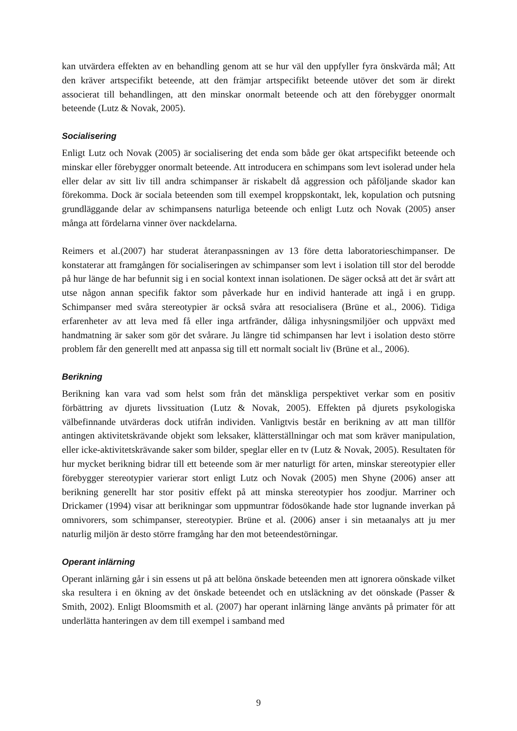kan utvärdera effekten av en behandling genom att se hur väl den uppfyller fyra önskvärda mål; Att den kräver artspecifikt beteende, att den främjar artspecifikt beteende utöver det som är direkt associerat till behandlingen, att den minskar onormalt beteende och att den förebygger onormalt beteende (Lutz & Novak, 2005).
Socialisering
Enligt Lutz och Novak (2005) är socialisering det enda som både ger ökat artspecifikt beteende och minskar eller förebygger onormalt beteende. Att introducera en schimpans som levt isolerad under hela eller delar av sitt liv till andra schimpanser är riskabelt då aggression och påföljande skador kan förekomma. Dock är sociala beteenden som till exempel kroppskontakt, lek, kopulation och putsning grundläggande delar av schimpansens naturliga beteende och enligt Lutz och Novak (2005) anser många att fördelarna vinner över nackdelarna.
Reimers et al.(2007) har studerat återanpassningen av 13 före detta laboratorieschimpanser. De konstaterar att framgången för socialiseringen av schimpanser som levt i isolation till stor del berodde på hur länge de har befunnit sig i en social kontext innan isolationen. De säger också att det är svårt att utse någon annan specifik faktor som påverkade hur en individ hanterade att ingå i en grupp. Schimpanser med svåra stereotypier är också svåra att resocialisera (Brüne et al., 2006). Tidiga erfarenheter av att leva med få eller inga artfränder, dåliga inhysningsmiljöer och uppväxt med handmatning är saker som gör det svårare. Ju längre tid schimpansen har levt i isolation desto större problem får den generellt med att anpassa sig till ett normalt socialt liv (Brüne et al., 2006).
Berikning
Berikning kan vara vad som helst som från det mänskliga perspektivet verkar som en positiv förbättring av djurets livssituation (Lutz & Novak, 2005). Effekten på djurets psykologiska välbefinnande utvärderas dock utifrån individen. Vanligtvis består en berikning av att man tillför antingen aktivitetskrävande objekt som leksaker, klätterställningar och mat som kräver manipulation, eller icke-aktivitetskrävande saker som bilder, speglar eller en tv (Lutz & Novak, 2005). Resultaten för hur mycket berikning bidrar till ett beteende som är mer naturligt för arten, minskar stereotypier eller förebygger stereotypier varierar stort enligt Lutz och Novak (2005) men Shyne (2006) anser att berikning generellt har stor positiv effekt på att minska stereotypier hos zoodjur. Marriner och Drickamer (1994) visar att berikningar som uppmuntrar födosökande hade stor lugnande inverkan på omnivorers, som schimpanser, stereotypier. Brüne et al. (2006) anser i sin metaanalys att ju mer naturlig miljön är desto större framgång har den mot beteendestörningar.
Operant inlärning
Operant inlärning går i sin essens ut på att belöna önskade beteenden men att ignorera oönskade vilket ska resultera i en ökning av det önskade beteendet och en utsläckning av det oönskade (Passer & Smith, 2002). Enligt Bloomsmith et al. (2007) har operant inlärning länge använts på primater för att underlätta hanteringen av dem till exempel i samband med
9